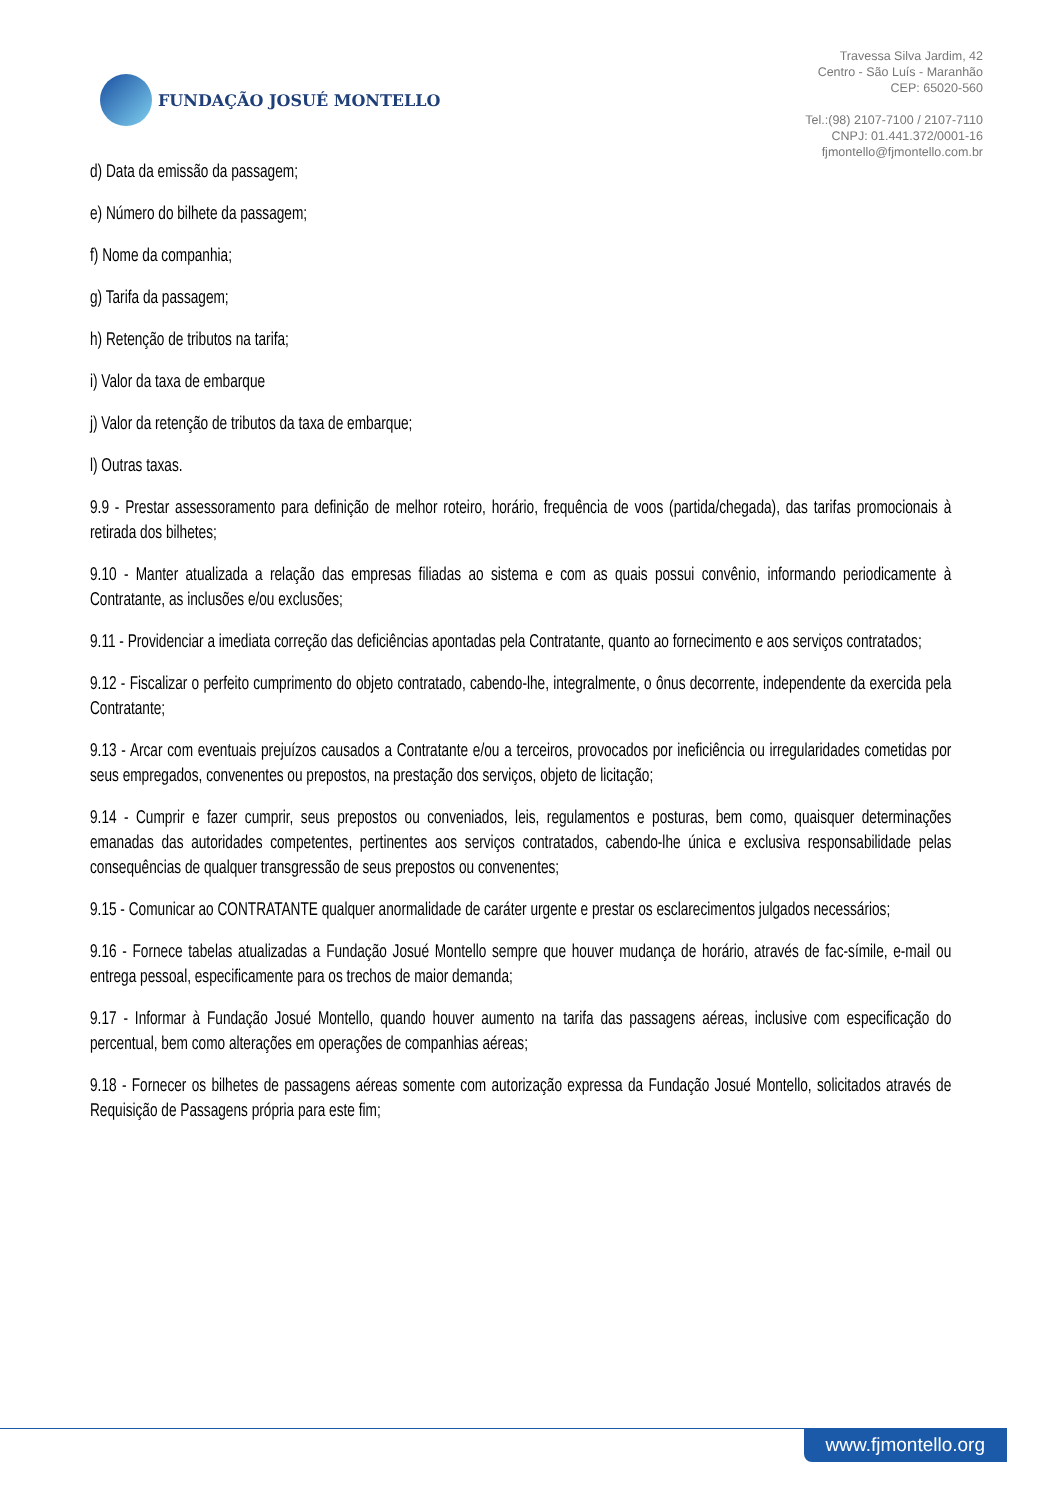FUNDAÇÃO JOSUÉ MONTELLO
Travessa Silva Jardim, 42
Centro - São Luís - Maranhão
CEP: 65020-560
Tel.:(98) 2107-7100 / 2107-7110
CNPJ: 01.441.372/0001-16
fjmontello@fjmontello.com.br
d) Data da emissão da passagem;
e) Número do bilhete da passagem;
f) Nome da companhia;
g) Tarifa da passagem;
h) Retenção de tributos na tarifa;
i) Valor da taxa de embarque
j) Valor da retenção de tributos da taxa de embarque;
l) Outras taxas.
9.9 - Prestar assessoramento para definição de melhor roteiro, horário, frequência de voos (partida/chegada), das tarifas promocionais à retirada dos bilhetes;
9.10 - Manter atualizada a relação das empresas filiadas ao sistema e com as quais possui convênio, informando periodicamente à Contratante, as inclusões e/ou exclusões;
9.11 - Providenciar a imediata correção das deficiências apontadas pela Contratante, quanto ao fornecimento e aos serviços contratados;
9.12 - Fiscalizar o perfeito cumprimento do objeto contratado, cabendo-lhe, integralmente, o ônus decorrente, independente da exercida pela Contratante;
9.13 - Arcar com eventuais prejuízos causados a Contratante e/ou a terceiros, provocados por ineficiência ou irregularidades cometidas por seus empregados, convenentes ou prepostos, na prestação dos serviços, objeto de licitação;
9.14 - Cumprir e fazer cumprir, seus prepostos ou conveniados, leis, regulamentos e posturas, bem como, quaisquer determinações emanadas das autoridades competentes, pertinentes aos serviços contratados, cabendo-lhe única e exclusiva responsabilidade pelas consequências de qualquer transgressão de seus prepostos ou convenentes;
9.15 - Comunicar ao CONTRATANTE qualquer anormalidade de caráter urgente e prestar os esclarecimentos julgados necessários;
9.16 - Fornece tabelas atualizadas a Fundação Josué Montello sempre que houver mudança de horário, através de fac-símile, e-mail ou entrega pessoal, especificamente para os trechos de maior demanda;
9.17 - Informar à Fundação Josué Montello, quando houver aumento na tarifa das passagens aéreas, inclusive com especificação do percentual, bem como alterações em operações de companhias aéreas;
9.18 - Fornecer os bilhetes de passagens aéreas somente com autorização expressa da Fundação Josué Montello, solicitados através de Requisição de Passagens própria para este fim;
www.fjmontello.org